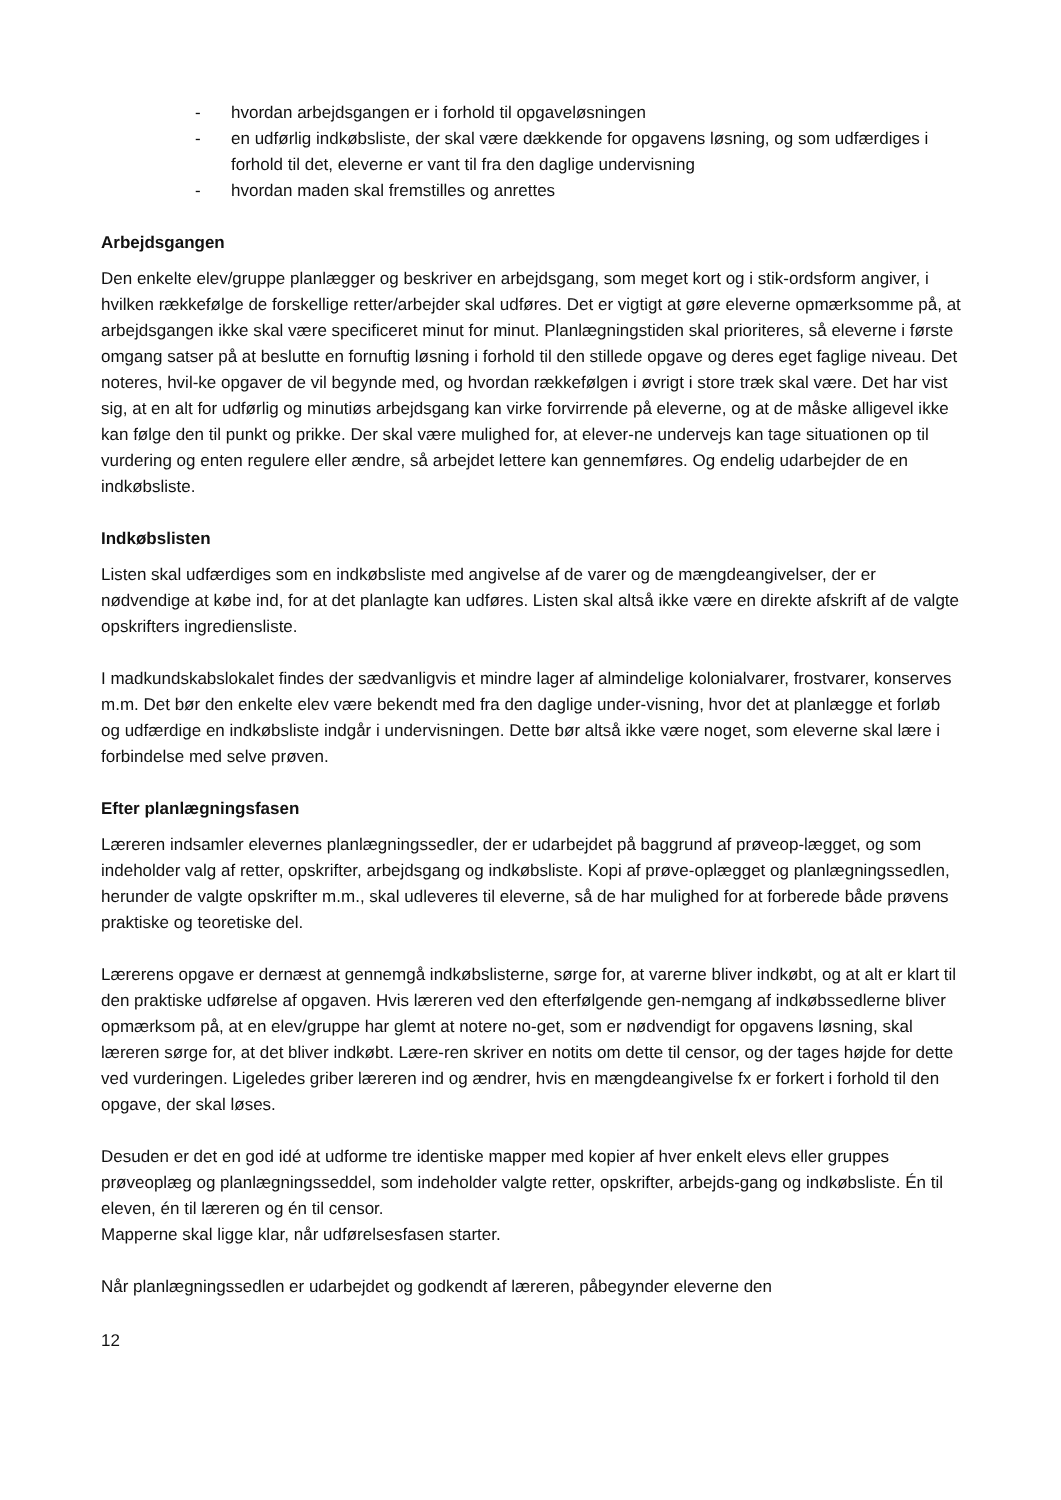- hvordan arbejdsgangen er i forhold til opgaveløsningen
- en udførlig indkøbsliste, der skal være dækkende for opgavens løsning, og som udfærdiges i forhold til det, eleverne er vant til fra den daglige undervisning
- hvordan maden skal fremstilles og anrettes
Arbejdsgangen
Den enkelte elev/gruppe planlægger og beskriver en arbejdsgang, som meget kort og i stik-ordsform angiver, i hvilken rækkefølge de forskellige retter/arbejder skal udføres. Det er vigtigt at gøre eleverne opmærksomme på, at arbejdsgangen ikke skal være specificeret minut for minut. Planlægningstiden skal prioriteres, så eleverne i første omgang satser på at beslutte en fornuftig løsning i forhold til den stillede opgave og deres eget faglige niveau. Det noteres, hvil-ke opgaver de vil begynde med, og hvordan rækkefølgen i øvrigt i store træk skal være. Det har vist sig, at en alt for udførlig og minutiøs arbejdsgang kan virke forvirrende på eleverne, og at de måske alligevel ikke kan følge den til punkt og prikke. Der skal være mulighed for, at elever-ne undervejs kan tage situationen op til vurdering og enten regulere eller ændre, så arbejdet lettere kan gennemføres. Og endelig udarbejder de en indkøbsliste.
Indkøbslisten
Listen skal udfærdiges som en indkøbsliste med angivelse af de varer og de mængdeangivelser, der er nødvendige at købe ind, for at det planlagte kan udføres. Listen skal altså ikke være en direkte afskrift af de valgte opskrifters ingrediensliste.
I madkundskabslokalet findes der sædvanligvis et mindre lager af almindelige kolonialvarer, frostvarer, konserves m.m. Det bør den enkelte elev være bekendt med fra den daglige under-visning, hvor det at planlægge et forløb og udfærdige en indkøbsliste indgår i undervisningen. Dette bør altså ikke være noget, som eleverne skal lære i forbindelse med selve prøven.
Efter planlægningsfasen
Læreren indsamler elevernes planlægningssedler, der er udarbejdet på baggrund af prøveop-lægget, og som indeholder valg af retter, opskrifter, arbejdsgang og indkøbsliste. Kopi af prøve-oplægget og planlægningssedlen, herunder de valgte opskrifter m.m., skal udleveres til eleverne, så de har mulighed for at forberede både prøvens praktiske og teoretiske del.
Lærerens opgave er dernæst at gennemgå indkøbslisterne, sørge for, at varerne bliver indkøbt, og at alt er klart til den praktiske udførelse af opgaven. Hvis læreren ved den efterfølgende gen-nemgang af indkøbssedlerne bliver opmærksom på, at en elev/gruppe har glemt at notere no-get, som er nødvendigt for opgavens løsning, skal læreren sørge for, at det bliver indkøbt. Lære-ren skriver en notits om dette til censor, og der tages højde for dette ved vurderingen. Ligeledes griber læreren ind og ændrer, hvis en mængdeangivelse fx er forkert i forhold til den opgave, der skal løses.
Desuden er det en god idé at udforme tre identiske mapper med kopier af hver enkelt elevs eller gruppes prøveoplæg og planlægningsseddel, som indeholder valgte retter, opskrifter, arbejds-gang og indkøbsliste. Én til eleven, én til læreren og én til censor.
Mapperne skal ligge klar, når udførelsesfasen starter.
Når planlægningssedlen er udarbejdet og godkendt af læreren, påbegynder eleverne den
12